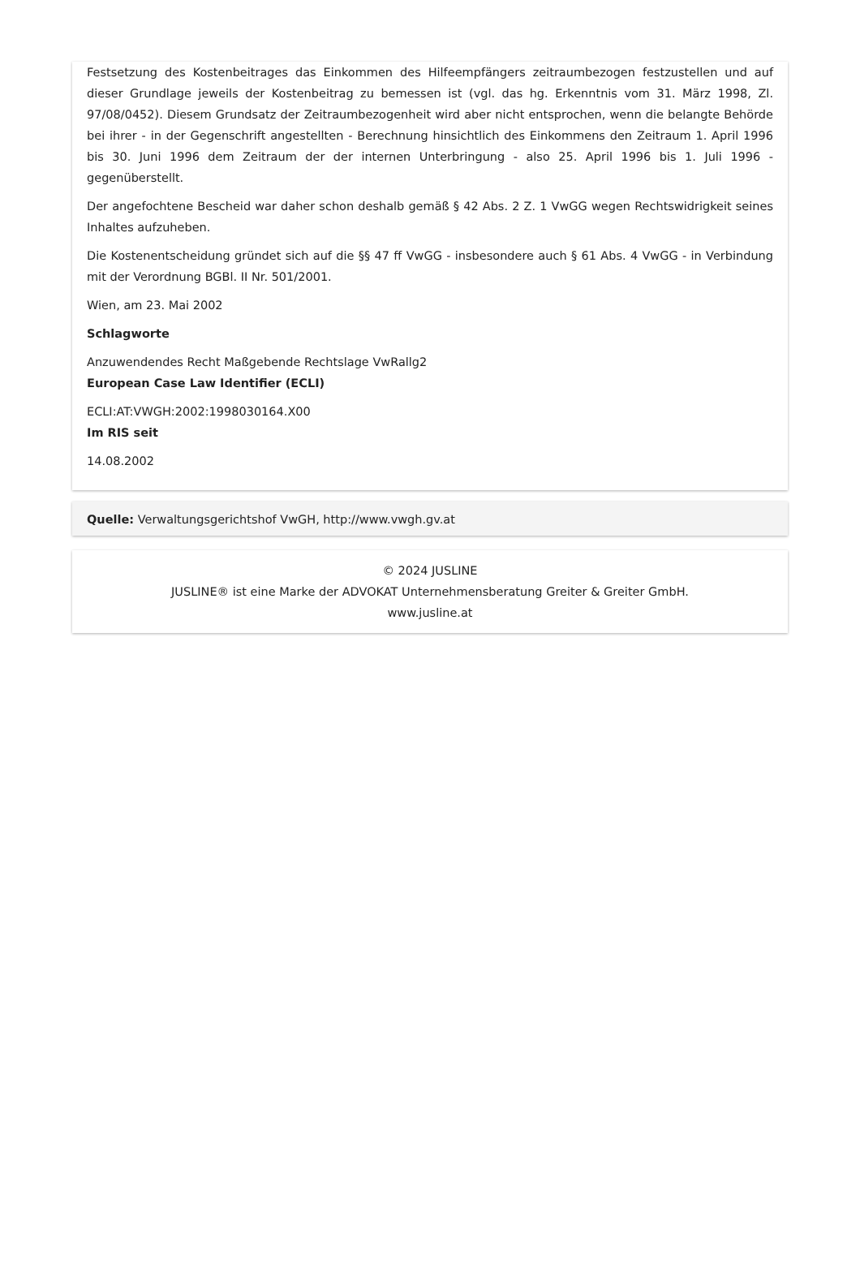Festsetzung des Kostenbeitrages das Einkommen des Hilfeempfängers zeitraumbezogen festzustellen und auf dieser Grundlage jeweils der Kostenbeitrag zu bemessen ist (vgl. das hg. Erkenntnis vom 31. März 1998, Zl. 97/08/0452). Diesem Grundsatz der Zeitraumbezogenheit wird aber nicht entsprochen, wenn die belangte Behörde bei ihrer - in der Gegenschrift angestellten - Berechnung hinsichtlich des Einkommens den Zeitraum 1. April 1996 bis 30. Juni 1996 dem Zeitraum der der internen Unterbringung - also 25. April 1996 bis 1. Juli 1996 - gegenüberstellt.
Der angefochtene Bescheid war daher schon deshalb gemäß § 42 Abs. 2 Z. 1 VwGG wegen Rechtswidrigkeit seines Inhaltes aufzuheben.
Die Kostenentscheidung gründet sich auf die §§ 47 ff VwGG - insbesondere auch § 61 Abs. 4 VwGG - in Verbindung mit der Verordnung BGBl. II Nr. 501/2001.
Wien, am 23. Mai 2002
Schlagworte
Anzuwendendes Recht Maßgebende Rechtslage VwRallg2
European Case Law Identifier (ECLI)
ECLI:AT:VWGH:2002:1998030164.X00
Im RIS seit
14.08.2002
Quelle: Verwaltungsgerichtshof VwGH, http://www.vwgh.gv.at
© 2024 JUSLINE
JUSLINE® ist eine Marke der ADVOKAT Unternehmensberatung Greiter & Greiter GmbH.
www.jusline.at